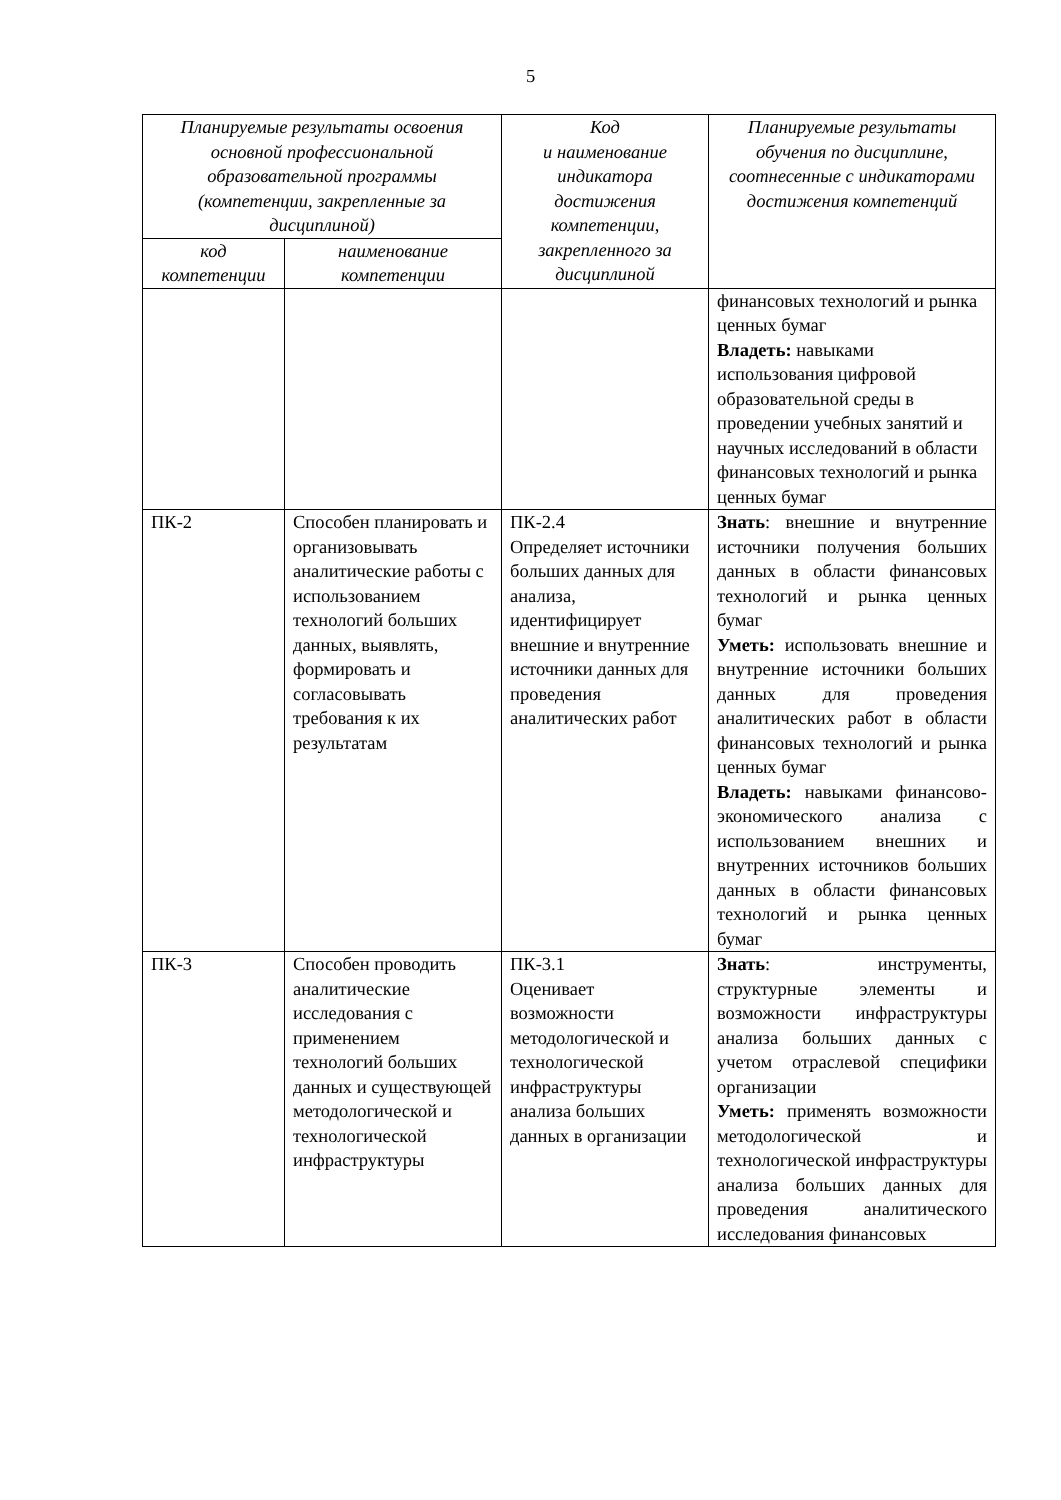5
| Планируемые результаты освоения основной профессиональной образовательной программы (компетенции, закрепленные за дисциплиной) | | Код и наименование индикатора достижения компетенции, закрепленного за дисциплиной | Планируемые результаты обучения по дисциплине, соотнесенные с индикаторами достижения компетенций |
| --- | --- | --- | --- |
| код компетенции | наименование компетенции | | |
| | | | финансовых технологий и рынка ценных бумаг Владеть: навыками использования цифровой образовательной среды в проведении учебных занятий и научных исследований в области финансовых технологий и рынка ценных бумаг |
| ПК-2 | Способен планировать и организовывать аналитические работы с использованием технологий больших данных, выявлять, формировать и согласовывать требования к их результатам | ПК-2.4 Определяет источники больших данных для анализа, идентифицирует внешние и внутренние источники данных для проведения аналитических работ | Знать : внешние и внутренние источники получения больших данных в области финансовых технологий и рынка ценных бумаг Уметь: использовать внешние и внутренние источники больших данных для проведения аналитических работ в области финансовых технологий и рынка ценных бумаг Владеть: навыками финансово-экономического анализа с использованием внешних и внутренних источников больших данных в области финансовых технологий и рынка ценных бумаг |
| ПК-3 | Способен проводить аналитические исследования с применением технологий больших данных и существующей методологической и технологической инфраструктуры | ПК-3.1 Оценивает возможности методологической и технологической инфраструктуры анализа больших данных в организации | Знать : инструменты, структурные элементы и возможности инфраструктуры анализа больших данных с учетом отраслевой специфики организации Уметь: применять возможности методологической и технологической инфраструктуры анализа больших данных для проведения аналитического исследования финансовых |